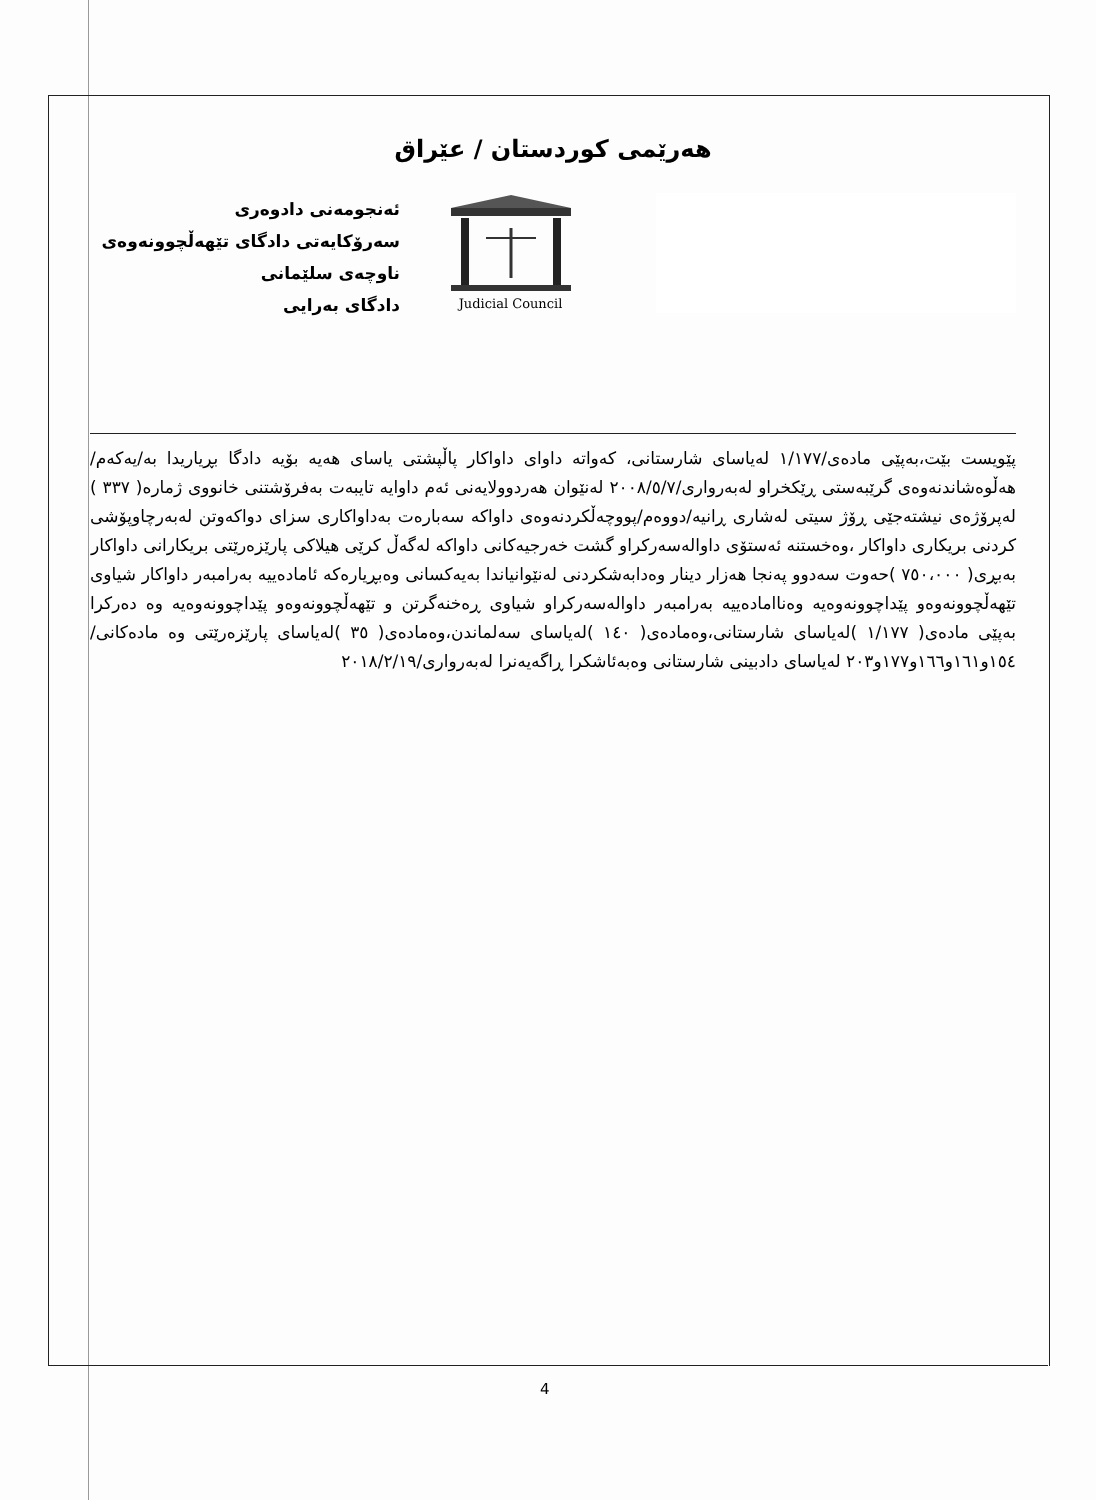هەرێمی کوردستان / عێراق
ئەنجومەنی دادوەری
سەرۆکایەتی دادگای تێهەڵچوونەوەی ناوچەی سلێمانی
دادگای بەرایی
Judicial Council
پێویست بێت،بەپێی مادەی/١/١٧٧ لەیاسای شارستانی، کەواتە داوای داواکار پاڵپشتی یاسای هەیە بۆیە دادگا بڕیاریدا بە/یەکەم/ هەڵوەشاندنەوەی گرێبەستی ڕێکخراو لەبەرواری/٢٠٠٨/٥/٧ لەنێوان هەردوولایەنی ئەم داوایە تایبەت بەفرۆشتنی خانووی ژمارە( ٣٣٧ ) لەپرۆژەی نیشتەجێی ڕۆژ سیتی لەشاری ڕانیە/دووەم/پووچەڵکردنەوەی داواکە سەبارەت بەداواکاری سزای دواکەوتن لەبەرچاوپۆشی کردنی بریکاری داواکار ،وەخستنە ئەستۆی داوالەسەرکراو گشت خەرجیەکانی داواکە لەگەڵ کرێی هیلاکی پارێزەرێتی بریکارانی داواکار
بەبڕی( ٧٥٠،٠٠٠ )حەوت سەدوو پەنجا هەزار دینار وەدابەشکردنی لەنێوانیاندا بەیەکسانی وەبڕیارەکە ئامادەییە بەرامبەر داواکار شیاوی تێهەڵچوونەوەو پێداچوونەوەیە وەناامادەییە بەرامبەر داوالەسەرکراو شیاوی ڕەخنەگرتن و تێهەڵچوونەوەو پێداچوونەوەیە وە دەرکرا بەپێی مادەی( ١/١٧٧ )لەیاسای شارستانی،وەمادەی( ١٤٠ )لەیاسای سەلماندن،وەمادەی( ٣٥ )لەیاسای پارێزەرێتی وە مادەکانی/١٥٤و١٦١و١٦٦و١٧٧و٢٠٣ لەیاسای دادبینی شارستانی وەبەئاشکرا ڕاگەیەنرا لەبەرواری/٢٠١٨/٢/١٩
4